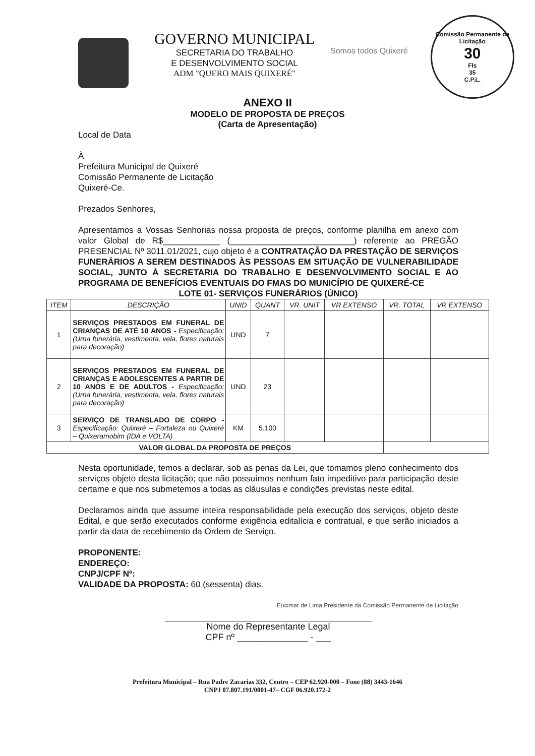GOVERNO MUNICIPAL
SECRETARIA DO TRABALHO
E DESENVOLVIMENTO SOCIAL
ADM "QUERO MAIS QUIXERÉ"
Somos todos Quixeré
Comissão Permanente de Licitação
30
Fls
35
C.P.L.
ANEXO II
MODELO DE PROPOSTA DE PREÇOS
(Carta de Apresentação)
Local de Data
À
Prefeitura Municipal de Quixeré
Comissão Permanente de Licitação
Quixeré-Ce.
Prezados Senhores,
Apresentamos a Vossas Senhorias nossa proposta de preços, conforme planilha em anexo com valor Global de R$____________ (__________________________) referente ao PREGÃO PRESENCIAL Nº 3011.01/2021, cujo objeto é a CONTRATAÇÃO DA PRESTAÇÃO DE SERVIÇOS FUNERÁRIOS A SEREM DESTINADOS ÀS PESSOAS EM SITUAÇÃO DE VULNERABILIDADE SOCIAL, JUNTO À SECRETARIA DO TRABALHO E DESENVOLVIMENTO SOCIAL E AO PROGRAMA DE BENEFÍCIOS EVENTUAIS DO FMAS DO MUNICÍPIO DE QUIXERÉ-CE
LOTE 01- SERVIÇOS FUNERÁRIOS (ÚNICO)
| ITEM | DESCRIÇÃO | UNID | QUANT | VR. UNIT | VR EXTENSO | VR. TOTAL | VR EXTENSO |
| --- | --- | --- | --- | --- | --- | --- | --- |
| 1 | SERVIÇOS PRESTADOS EM FUNERAL DE CRIANÇAS DE ATÉ 10 ANOS - Especificação: (Urna funerária, vestimenta, vela, flores naturais para decoração) | UND | 7 | | | | |
| 2 | SERVIÇOS PRESTADOS EM FUNERAL DE CRIANÇAS E ADOLESCENTES A PARTIR DE 10 ANOS E DE ADULTOS - Especificação: (Urna funerária, vestimenta, vela, flores naturais para decoração) | UND | 23 | | | | |
| 3 | SERVIÇO DE TRANSLADO DE CORPO - Especificação: Quixeré – Fortaleza ou Quixeré – Quixeramobim (IDA e VOLTA) | KM | 5.100 | | | | |
| VALOR GLOBAL DA PROPOSTA DE PREÇOS | | | | | | | |
Nesta oportunidade, temos a declarar, sob as penas da Lei, que tomamos pleno conhecimento dos serviços objeto desta licitação; que não possuímos nenhum fato impeditivo para participação deste certame e que nos submetemos a todas as cláusulas e condições previstas neste edital.
Declaramos ainda que assume inteira responsabilidade pela execução dos serviços, objeto deste Edital, e que serão executados conforme exigência editalícia e contratual, e que serão iniciados a partir da data de recebimento da Ordem de Serviço.
PROPONENTE:
ENDEREÇO:
CNPJ/CPF Nº:
VALIDADE DA PROPOSTA: 60 (sessenta) dias.
Eucimar de Lima Presidente da Comissão Permanente de Licitação
Nome do Representante Legal
CPF nº ______________ - ___
Prefeitura Municipal – Rua Padre Zacarias 332, Centro – CEP 62.920-000 – Fone (88) 3443-1646
CNPJ 07.807.191/0001-47– CGF 06.920.172-2